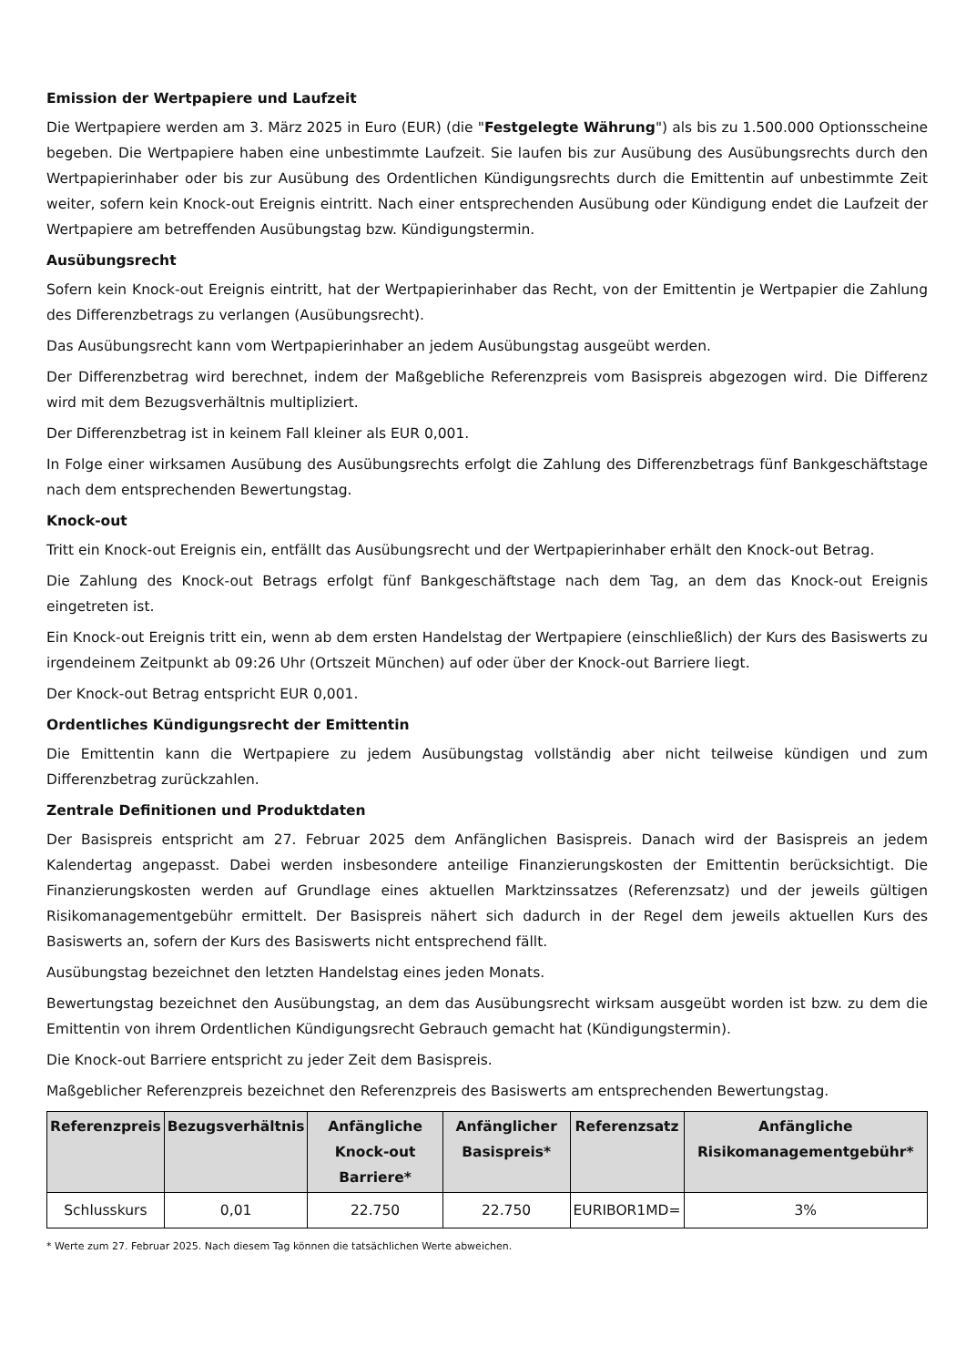Emission der Wertpapiere und Laufzeit
Die Wertpapiere werden am 3. März 2025 in Euro (EUR) (die "Festgelegte Währung") als bis zu 1.500.000 Optionsscheine begeben. Die Wertpapiere haben eine unbestimmte Laufzeit. Sie laufen bis zur Ausübung des Ausübungsrechts durch den Wertpapierinhaber oder bis zur Ausübung des Ordentlichen Kündigungsrechts durch die Emittentin auf unbestimmte Zeit weiter, sofern kein Knock-out Ereignis eintritt. Nach einer entsprechenden Ausübung oder Kündigung endet die Laufzeit der Wertpapiere am betreffenden Ausübungstag bzw. Kündigungstermin.
Ausübungsrecht
Sofern kein Knock-out Ereignis eintritt, hat der Wertpapierinhaber das Recht, von der Emittentin je Wertpapier die Zahlung des Differenzbetrags zu verlangen (Ausübungsrecht).
Das Ausübungsrecht kann vom Wertpapierinhaber an jedem Ausübungstag ausgeübt werden.
Der Differenzbetrag wird berechnet, indem der Maßgebliche Referenzpreis vom Basispreis abgezogen wird. Die Differenz wird mit dem Bezugsverhältnis multipliziert.
Der Differenzbetrag ist in keinem Fall kleiner als EUR 0,001.
In Folge einer wirksamen Ausübung des Ausübungsrechts erfolgt die Zahlung des Differenzbetrags fünf Bankgeschäftstage nach dem entsprechenden Bewertungstag.
Knock-out
Tritt ein Knock-out Ereignis ein, entfällt das Ausübungsrecht und der Wertpapierinhaber erhält den Knock-out Betrag.
Die Zahlung des Knock-out Betrags erfolgt fünf Bankgeschäftstage nach dem Tag, an dem das Knock-out Ereignis eingetreten ist.
Ein Knock-out Ereignis tritt ein, wenn ab dem ersten Handelstag der Wertpapiere (einschließlich) der Kurs des Basiswerts zu irgendeinem Zeitpunkt ab 09:26 Uhr (Ortszeit München) auf oder über der Knock-out Barriere liegt.
Der Knock-out Betrag entspricht EUR 0,001.
Ordentliches Kündigungsrecht der Emittentin
Die Emittentin kann die Wertpapiere zu jedem Ausübungstag vollständig aber nicht teilweise kündigen und zum Differenzbetrag zurückzahlen.
Zentrale Definitionen und Produktdaten
Der Basispreis entspricht am 27. Februar 2025 dem Anfänglichen Basispreis. Danach wird der Basispreis an jedem Kalendertag angepasst. Dabei werden insbesondere anteilige Finanzierungskosten der Emittentin berücksichtigt. Die Finanzierungskosten werden auf Grundlage eines aktuellen Marktzinssatzes (Referenzsatz) und der jeweils gültigen Risikomanagementgebühr ermittelt. Der Basispreis nähert sich dadurch in der Regel dem jeweils aktuellen Kurs des Basiswerts an, sofern der Kurs des Basiswerts nicht entsprechend fällt.
Ausübungstag bezeichnet den letzten Handelstag eines jeden Monats.
Bewertungstag bezeichnet den Ausübungstag, an dem das Ausübungsrecht wirksam ausgeübt worden ist bzw. zu dem die Emittentin von ihrem Ordentlichen Kündigungsrecht Gebrauch gemacht hat (Kündigungstermin).
Die Knock-out Barriere entspricht zu jeder Zeit dem Basispreis.
Maßgeblicher Referenzpreis bezeichnet den Referenzpreis des Basiswerts am entsprechenden Bewertungstag.
| Referenzpreis | Bezugsverhältnis | Anfängliche Knock-out Barriere* | Anfänglicher Basispreis* | Referenzsatz | Anfängliche Risikomanagementgebühr* |
| --- | --- | --- | --- | --- | --- |
| Schlusskurs | 0,01 | 22.750 | 22.750 | EURIBOR1MD= | 3% |
* Werte zum 27. Februar 2025. Nach diesem Tag können die tatsächlichen Werte abweichen.